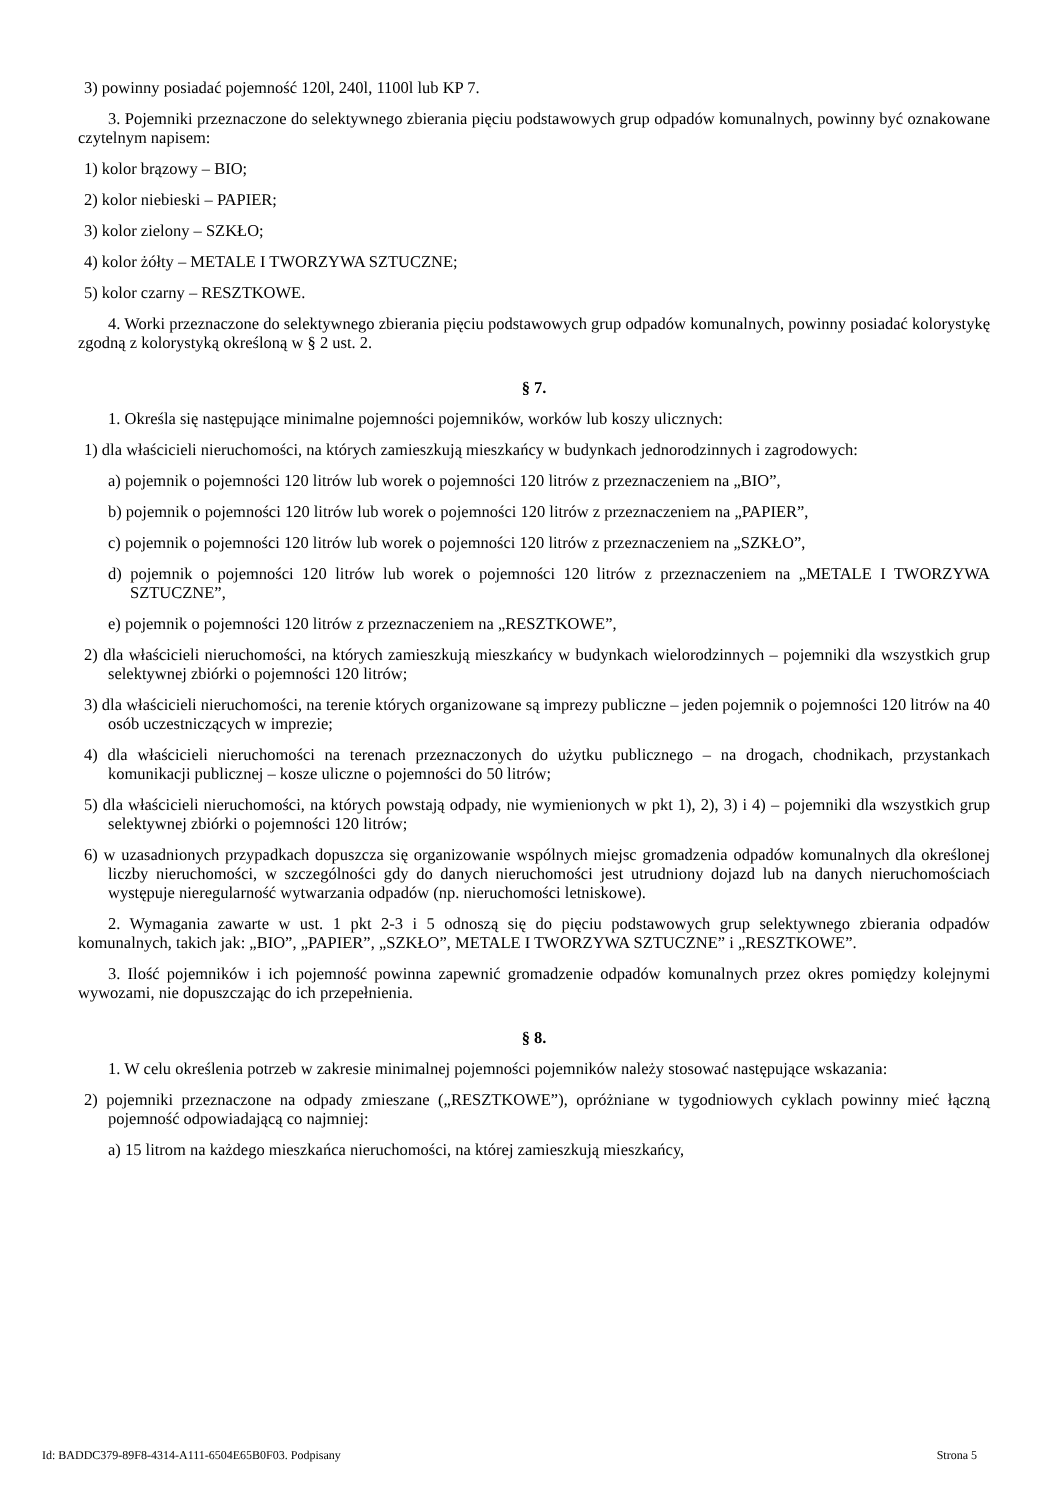3) powinny posiadać pojemność 120l, 240l, 1100l lub KP 7.
3. Pojemniki przeznaczone do selektywnego zbierania pięciu podstawowych grup odpadów komunalnych, powinny być oznakowane czytelnym napisem:
1) kolor brązowy – BIO;
2) kolor niebieski – PAPIER;
3) kolor zielony – SZKŁO;
4) kolor żółty – METALE I TWORZYWA SZTUCZNE;
5) kolor czarny – RESZTKOWE.
4. Worki przeznaczone do selektywnego zbierania pięciu podstawowych grup odpadów komunalnych, powinny posiadać kolorystykę zgodną z kolorystyką określoną w § 2 ust. 2.
§ 7.
1. Określa się następujące minimalne pojemności pojemników, worków lub koszy ulicznych:
1) dla właścicieli nieruchomości, na których zamieszkują mieszkańcy w budynkach jednorodzinnych i zagrodowych:
a) pojemnik o pojemności 120 litrów lub worek o pojemności 120 litrów z przeznaczeniem na „BIO”,
b) pojemnik o pojemności 120 litrów lub worek o pojemności 120 litrów z przeznaczeniem na „PAPIER”,
c) pojemnik o pojemności 120 litrów lub worek o pojemności 120 litrów z przeznaczeniem na „SZKŁO”,
d) pojemnik o pojemności 120 litrów lub worek o pojemności 120 litrów z przeznaczeniem na „METALE I TWORZYWA SZTUCZNE”,
e) pojemnik o pojemności 120 litrów z przeznaczeniem na „RESZTKOWE”,
2) dla właścicieli nieruchomości, na których zamieszkują mieszkańcy w budynkach wielorodzinnych – pojemniki dla wszystkich grup selektywnej zbiórki o pojemności 120 litrów;
3) dla właścicieli nieruchomości, na terenie których organizowane są imprezy publiczne – jeden pojemnik o pojemności 120 litrów na 40 osób uczestniczących w imprezie;
4) dla właścicieli nieruchomości na terenach przeznaczonych do użytku publicznego – na drogach, chodnikach, przystankach komunikacji publicznej – kosze uliczne o pojemności do 50 litrów;
5) dla właścicieli nieruchomości, na których powstają odpady, nie wymienionych w pkt 1), 2), 3) i 4) – pojemniki dla wszystkich grup selektywnej zbiórki o pojemności 120 litrów;
6) w uzasadnionych przypadkach dopuszcza się organizowanie wspólnych miejsc gromadzenia odpadów komunalnych dla określonej liczby nieruchomości, w szczególności gdy do danych nieruchomości jest utrudniony dojazd lub na danych nieruchomościach występuje nieregularność wytwarzania odpadów (np. nieruchomości letniskowe).
2. Wymagania zawarte w ust. 1 pkt 2-3 i 5 odnoszą się do pięciu podstawowych grup selektywnego zbierania odpadów komunalnych, takich jak: „BIO”, „PAPIER”, „SZKŁO”, METALE I TWORZYWA SZTUCZNE” i „RESZTKOWE”.
3. Ilość pojemników i ich pojemność powinna zapewnić gromadzenie odpadów komunalnych przez okres pomiędzy kolejnymi wywozami, nie dopuszczając do ich przepełnienia.
§ 8.
1. W celu określenia potrzeb w zakresie minimalnej pojemności pojemników należy stosować następujące wskazania:
2) pojemniki przeznaczone na odpady zmieszane („RESZTKOWE”), opróżniane w tygodniowych cyklach powinny mieć łączną pojemność odpowiadającą co najmniej:
a) 15 litrom na każdego mieszkańca nieruchomości, na której zamieszkują mieszkańcy,
Id: BADDC379-89F8-4314-A111-6504E65B0F03. Podpisany Strona 5